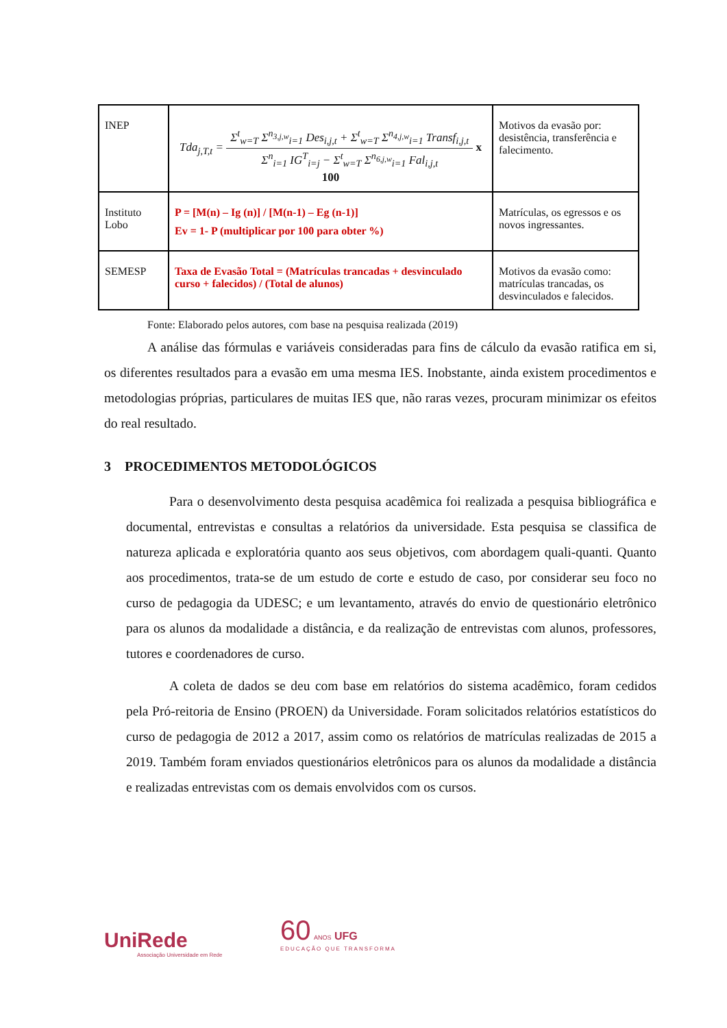| INEP | Tda<sub>j,T,t</sub> = Σ<sup>t</sup><sub>w=T</sub> Σ<sup>n<sub>3,j,w</sub></sup><sub>i=1</sub> Des<sub>i,j,t</sub> + Σ<sup>t</sup><sub>w=T</sub> Σ<sup>n<sub>4,j,w</sub></sup><sub>i=1</sub> Transf<sub>i,j,t</sub> Σ<sup>n</sup><sub>i=1</sub> IG<sup>T</sup><sub>i=j</sub> − Σ<sup>t</sup><sub>w=T</sub> Σ<sup>n<sub>6,j,w</sub></sup><sub>i=1</sub> Fal<sub>i,j,t</sub> x 100 | Motivos da evasão por: desistência, transferência e falecimento. |
| Instituto Lobo | P = [M(n) – Ig (n)] / [M(n-1) – Eg (n-1)] Ev = 1- P (multiplicar por 100 para obter %) | Matrículas, os egressos e os novos ingressantes. |
| SEMESP | Taxa de Evasão Total = (Matrículas trancadas + desvinculado curso + falecidos) / (Total de alunos) | Motivos da evasão como: matrículas trancadas, os desvinculados e falecidos. |
Fonte: Elaborado pelos autores, com base na pesquisa realizada (2019)
A análise das fórmulas e variáveis consideradas para fins de cálculo da evasão ratifica em si, os diferentes resultados para a evasão em uma mesma IES. Inobstante, ainda existem procedimentos e metodologias próprias, particulares de muitas IES que, não raras vezes, procuram minimizar os efeitos do real resultado.
3 PROCEDIMENTOS METODOLÓGICOS
Para o desenvolvimento desta pesquisa acadêmica foi realizada a pesquisa bibliográfica e documental, entrevistas e consultas a relatórios da universidade. Esta pesquisa se classifica de natureza aplicada e exploratória quanto aos seus objetivos, com abordagem quali-quanti. Quanto aos procedimentos, trata-se de um estudo de corte e estudo de caso, por considerar seu foco no curso de pedagogia da UDESC; e um levantamento, através do envio de questionário eletrônico para os alunos da modalidade a distância, e da realização de entrevistas com alunos, professores, tutores e coordenadores de curso.
A coleta de dados se deu com base em relatórios do sistema acadêmico, foram cedidos pela Pró-reitoria de Ensino (PROEN) da Universidade. Foram solicitados relatórios estatísticos do curso de pedagogia de 2012 a 2017, assim como os relatórios de matrículas realizadas de 2015 a 2019. Também foram enviados questionários eletrônicos para os alunos da modalidade a distância e realizadas entrevistas com os demais envolvidos com os cursos.
UniRede
Associação Universidade em Rede
60 ANOS UFG
EDUCAÇÃO QUE TRANSFORMA